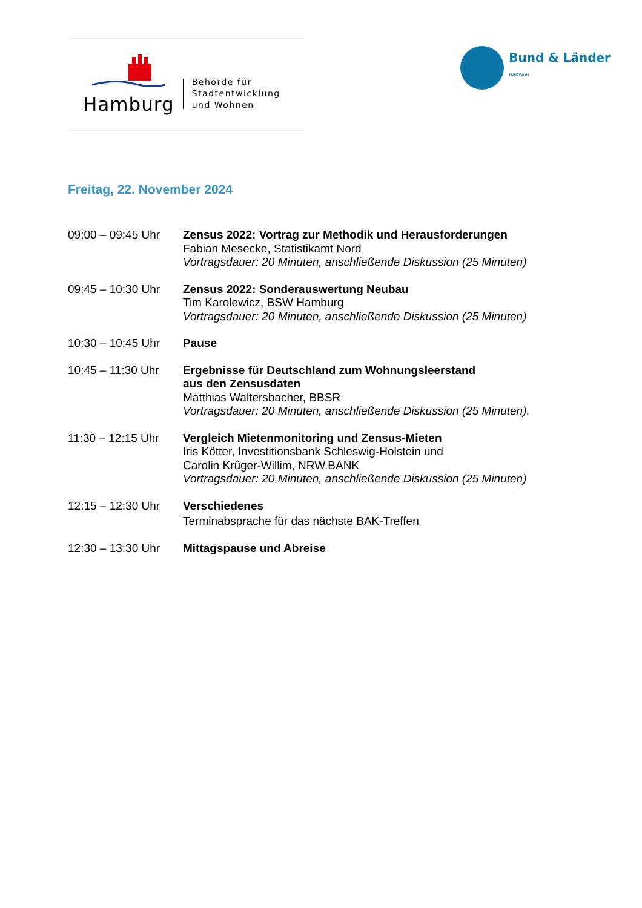Hamburg
Behörde für
Stadtentwicklung
und Wohnen
Bund & Länder
BAKWoB
Freitag, 22. November 2024
| 09:00 – 09:45 Uhr | Zensus 2022: Vortrag zur Methodik und Herausforderungen Fabian Mesecke, Statistikamt Nord Vortragsdauer: 20 Minuten, anschließende Diskussion (25 Minuten) |
| 09:45 – 10:30 Uhr | Zensus 2022: Sonderauswertung Neubau Tim Karolewicz, BSW Hamburg Vortragsdauer: 20 Minuten, anschließende Diskussion (25 Minuten) |
| 10:30 – 10:45 Uhr | Pause |
| 10:45 – 11:30 Uhr | Ergebnisse für Deutschland zum Wohnungsleerstand aus den Zensusdaten Matthias Waltersbacher, BBSR Vortragsdauer: 20 Minuten, anschließende Diskussion (25 Minuten). |
| 11:30 – 12:15 Uhr | Vergleich Mietenmonitoring und Zensus-Mieten Iris Kötter, Investitionsbank Schleswig-Holstein und Carolin Krüger-Willim, NRW.BANK Vortragsdauer: 20 Minuten, anschließende Diskussion (25 Minuten) |
| 12:15 – 12:30 Uhr | Verschiedenes Terminabsprache für das nächste BAK-Treffen |
| 12:30 – 13:30 Uhr | Mittagspause und Abreise |